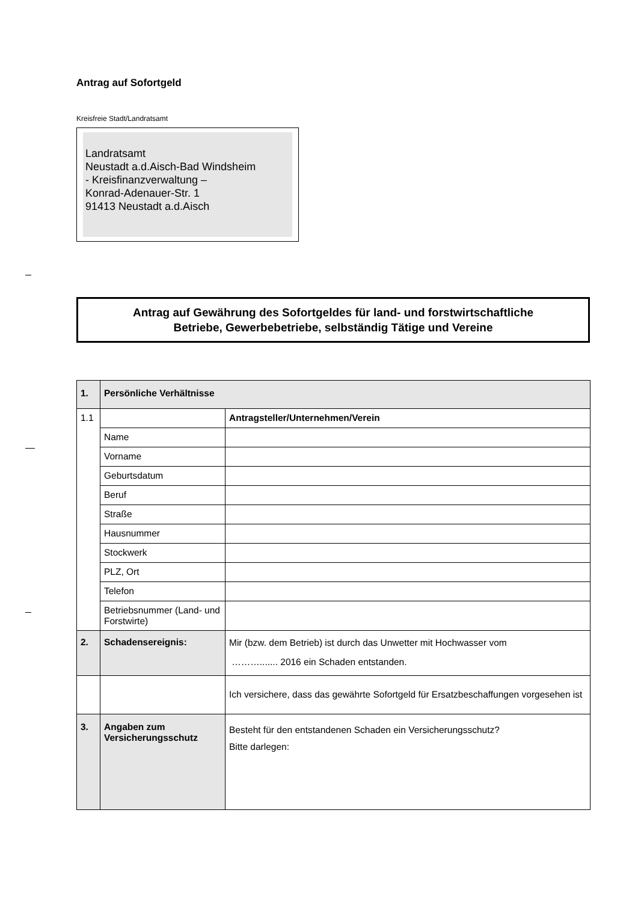Antrag auf Sofortgeld
Kreisfreie Stadt/Landratsamt
Landratsamt
Neustadt a.d.Aisch-Bad Windsheim
- Kreisfinanzverwaltung –
Konrad-Adenauer-Str. 1
91413 Neustadt a.d.Aisch
Antrag auf Gewährung des Sofortgeldes für land- und forstwirtschaftliche
Betriebe, Gewerbebetriebe, selbständig Tätige und Vereine
| 1. | Persönliche Verhältnisse | |
| 1.1 | | Antragsteller/Unternehmen/Verein |
| | Name | |
| | Vorname | |
| | Geburtsdatum | |
| | Beruf | |
| | Straße | |
| | Hausnummer | |
| | Stockwerk | |
| | PLZ, Ort | |
| | Telefon | |
| | Betriebsnummer (Land- und Forstwirte) | |
| 2. | Schadensereignis: | Mir (bzw. dem Betrieb) ist durch das Unwetter mit Hochwasser vom ………....... 2016 ein Schaden entstanden. |
| | | Ich versichere, dass das gewährte Sofortgeld für Ersatzbeschaffungen vorgesehen ist |
| 3. | Angaben zum Versicherungsschutz | Besteht für den entstandenen Schaden ein Versicherungsschutz? Bitte darlegen: |